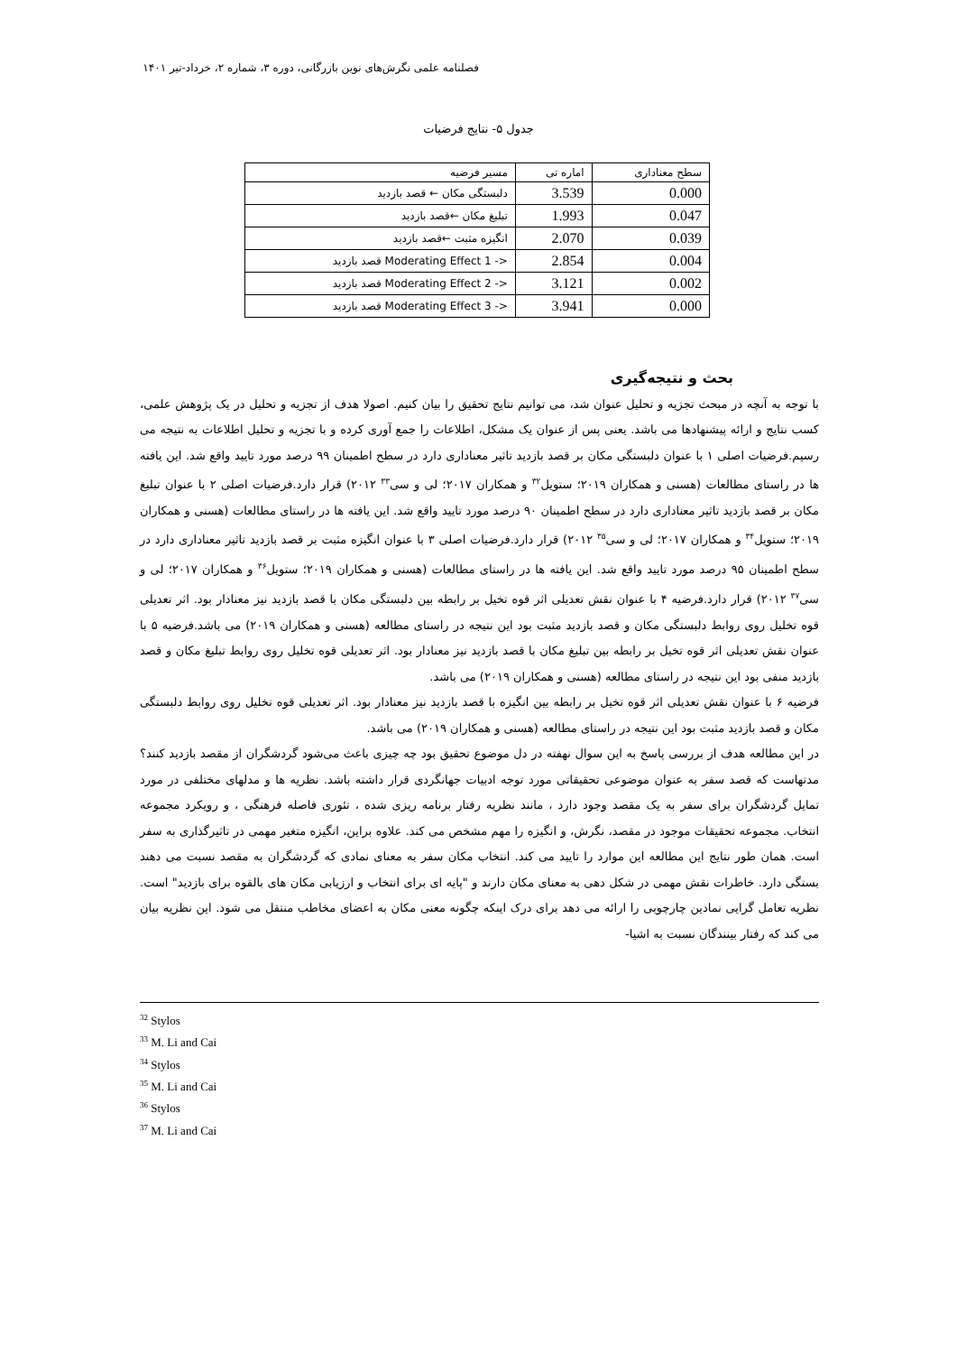فصلنامه علمی نگرش‌های نوین بازرگانی، دوره ۳، شماره ۲، خرداد-تیر ۱۴۰۱
جدول ۵- نتایج فرضیات
| سطح معناداری | اماره تی | مسیر فرضیه |
| --- | --- | --- |
| 0.000 | 3.539 | دلبستگی مکان ← قصد بازدید |
| 0.047 | 1.993 | تبلیغ مکان ←قصد بازدید |
| 0.039 | 2.070 | انگیزه مثبت ←قصد بازدید |
| 0.004 | 2.854 | Moderating Effect 1 -> قصد بازدید |
| 0.002 | 3.121 | Moderating Effect 2 -> قصد بازدید |
| 0.000 | 3.941 | Moderating Effect 3 -> قصد بازدید |
بحث و نتیجه‌گیری
با توجه به آنچه در مبحث تجزیه و تحلیل عنوان شد، می توانیم نتایج تحقیق را بیان کنیم. اصولا هدف از تجزیه و تحلیل در یک پژوهش علمی، کسب نتایج و ارائه پیشنهادها می باشد. یعنی پس از عنوان یک مشکل، اطلاعات را جمع آوری کرده و با تجزیه و تحلیل اطلاعات به نتیجه می رسیم.فرضیات اصلی ۱ با عنوان دلبستگی مکان بر قصد بازدید تاثیر معناداری دارد در سطح اطمینان ۹۹ درصد مورد تایید واقع شد. این یافته ها در راستای مطالعات (هسنی و همکاران ۲۰۱۹؛ ستویل<sup>۳۲</sup> و همکاران ۲۰۱۷؛ لی و سی<sup>۳۳</sup> ۲۰۱۲) قرار دارد.فرضیات اصلی ۲ با عنوان تبلیغ مکان بر قصد بازدید تاثیر معناداری دارد در سطح اطمینان ۹۰ درصد مورد تایید واقع شد. این یافته ها در راستای مطالعات (هسنی و همکاران ۲۰۱۹؛ ستویل<sup>۳۴</sup> و همکاران ۲۰۱۷؛ لی و سی<sup>۳۵</sup> ۲۰۱۲) قرار دارد.فرضیات اصلی ۳ با عنوان انگیزه مثبت بر قصد بازدید تاثیر معناداری دارد در سطح اطمینان ۹۵ درصد مورد تایید واقع شد. این یافته ها در راستای مطالعات (هسنی و همکاران ۲۰۱۹؛ ستویل<sup>۳۶</sup> و همکاران ۲۰۱۷؛ لی و سی<sup>۳۷</sup> ۲۰۱۲) قرار دارد.فرضیه ۴ با عنوان نقش تعدیلی اثر قوه تخیل بر رابطه بین دلبستگی مکان با قصد بازدید نیز معنادار بود. اثر تعدیلی قوه تخلیل روی روابط دلبستگی مکان و قصد بازدید مثبت بود این نتیجه در راستای مطالعه (هسنی و همکاران ۲۰۱۹) می باشد.فرضیه ۵ با عنوان نقش تعدیلی اثر قوه تخیل بر رابطه بین تبلیغ مکان با قصد بازدید نیز معنادار بود. اثر تعدیلی قوه تخلیل روی روابط تبلیغ مکان و قصد بازدید منفی بود این نتیجه در راستای مطالعه (هسنی و همکاران ۲۰۱۹) می باشد.
فرضیه ۶ با عنوان نقش تعدیلی اثر قوه تخیل بر رابطه بین انگیزه با قصد بازدید نیز معنادار بود. اثر تعدیلی قوه تخلیل روی روابط دلبستگی مکان و قصد بازدید مثبت بود این نتیجه در راستای مطالعه (هسنی و همکاران ۲۰۱۹) می باشد.
در این مطالعه هدف از بررسی پاسخ به این سوال نهفته در دل موضوع تحقیق بود چه چیزی باعث می‌شود گردشگران از مقصد بازدید کنند؟ مدتهاست که قصد سفر به عنوان موضوعی تحقیقاتی مورد توجه ادبیات جهانگردی قرار داشته باشد. نظریه ها و مدلهای مختلفی در مورد تمایل گردشگران برای سفر به یک مقصد وجود دارد ، مانند نظریه رفتار برنامه ریزی شده ، تئوری فاصله فرهنگی ، و رویکرد مجموعه انتخاب. مجموعه تحقیقات موجود در مقصد، نگرش، و انگیزه را مهم مشخص می کند. علاوه براین، انگیزه متغیر مهمی در تاثیرگذاری به سفر است. همان طور نتایج این مطالعه این موارد را تایید می کند. انتخاب مکان سفر به معنای نمادی که گردشگران به مقصد نسبت می دهند بستگی دارد. خاطرات نقش مهمی در شکل دهی به معنای مکان دارند و "پایه ای برای انتخاب و ارزیابی مکان های بالقوه برای بازدید" است. نظریه تعامل گرایی نمادین چارچوبی را ارائه می دهد برای درک اینکه چگونه معنی مکان به اعضای مخاطب منتقل می شود. این نظریه بیان می کند که رفتار بینندگان نسبت به اشیا-
<sup>32</sup> Stylos
<sup>33</sup> M. Li and Cai
<sup>34</sup> Stylos
<sup>35</sup> M. Li and Cai
<sup>36</sup> Stylos
<sup>37</sup> M. Li and Cai